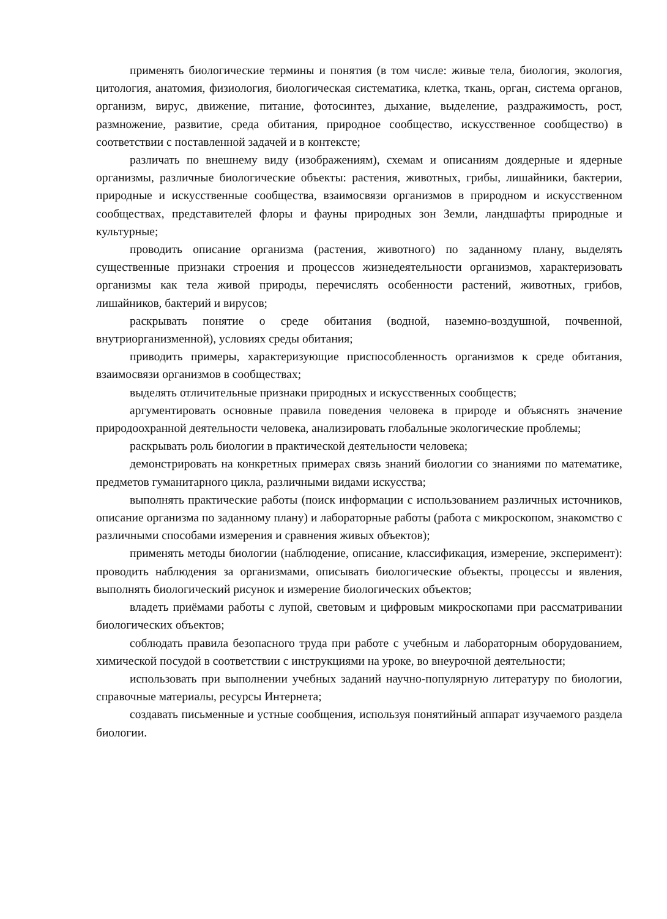применять биологические термины и понятия (в том числе: живые тела, биология, экология, цитология, анатомия, физиология, биологическая систематика, клетка, ткань, орган, система органов, организм, вирус, движение, питание, фотосинтез, дыхание, выделение, раздражимость, рост, размножение, развитие, среда обитания, природное сообщество, искусственное сообщество) в соответствии с поставленной задачей и в контексте;
различать по внешнему виду (изображениям), схемам и описаниям доядерные и ядерные организмы, различные биологические объекты: растения, животных, грибы, лишайники, бактерии, природные и искусственные сообщества, взаимосвязи организмов в природном и искусственном сообществах, представителей флоры и фауны природных зон Земли, ландшафты природные и культурные;
проводить описание организма (растения, животного) по заданному плану, выделять существенные признаки строения и процессов жизнедеятельности организмов, характеризовать организмы как тела живой природы, перечислять особенности растений, животных, грибов, лишайников, бактерий и вирусов;
раскрывать понятие о среде обитания (водной, наземно-воздушной, почвенной, внутриорганизменной), условиях среды обитания;
приводить примеры, характеризующие приспособленность организмов к среде обитания, взаимосвязи организмов в сообществах;
выделять отличительные признаки природных и искусственных сообществ;
аргументировать основные правила поведения человека в природе и объяснять значение природоохранной деятельности человека, анализировать глобальные экологические проблемы;
раскрывать роль биологии в практической деятельности человека;
демонстрировать на конкретных примерах связь знаний биологии со знаниями по математике, предметов гуманитарного цикла, различными видами искусства;
выполнять практические работы (поиск информации с использованием различных источников, описание организма по заданному плану) и лабораторные работы (работа с микроскопом, знакомство с различными способами измерения и сравнения живых объектов);
применять методы биологии (наблюдение, описание, классификация, измерение, эксперимент): проводить наблюдения за организмами, описывать биологические объекты, процессы и явления, выполнять биологический рисунок и измерение биологических объектов;
владеть приёмами работы с лупой, световым и цифровым микроскопами при рассматривании биологических объектов;
соблюдать правила безопасного труда при работе с учебным и лабораторным оборудованием, химической посудой в соответствии с инструкциями на уроке, во внеурочной деятельности;
использовать при выполнении учебных заданий научно-популярную литературу по биологии, справочные материалы, ресурсы Интернета;
создавать письменные и устные сообщения, используя понятийный аппарат изучаемого раздела биологии.